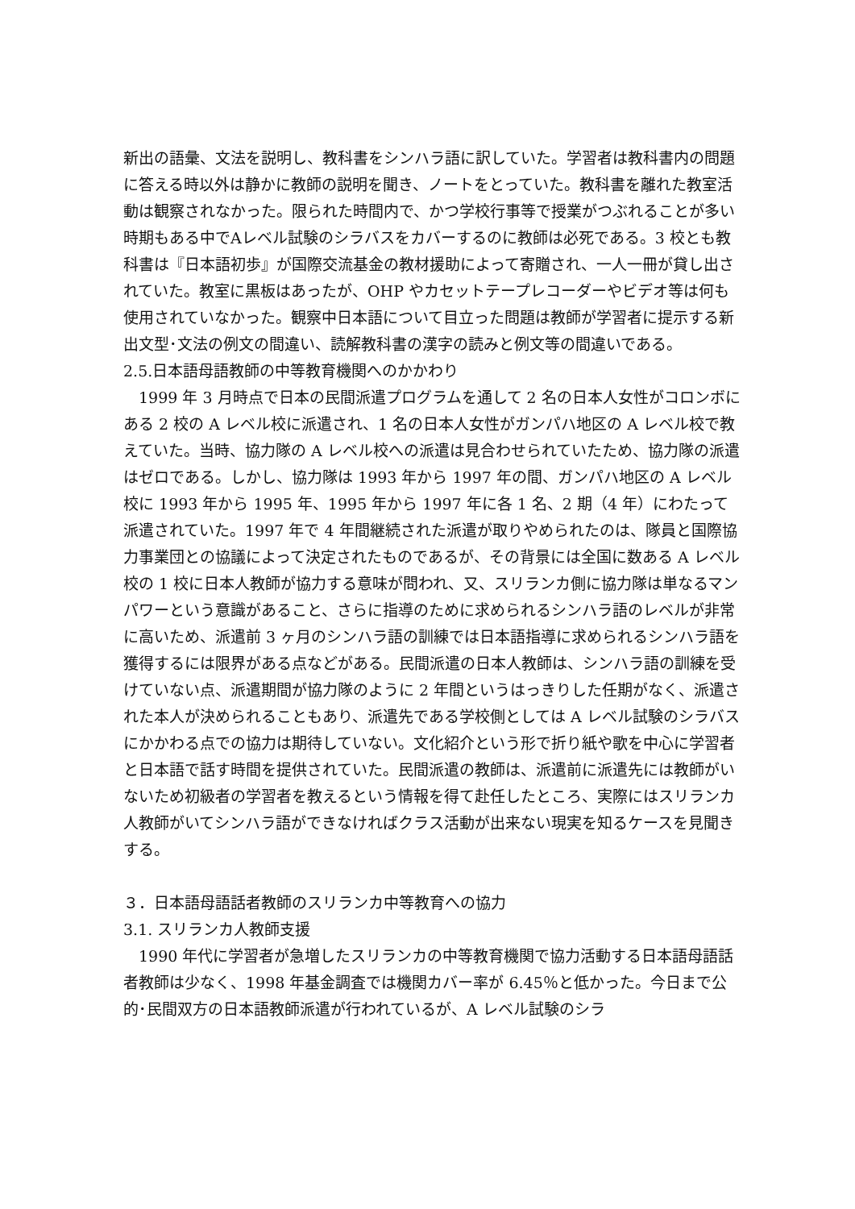新出の語彙、文法を説明し、教科書をシンハラ語に訳していた。学習者は教科書内の問題に答える時以外は静かに教師の説明を聞き、ノートをとっていた。教科書を離れた教室活動は観察されなかった。限られた時間内で、かつ学校行事等で授業がつぶれることが多い時期もある中でAレベル試験のシラバスをカバーするのに教師は必死である。3 校とも教科書は『日本語初歩』が国際交流基金の教材援助によって寄贈され、一人一冊が貸し出されていた。教室に黒板はあったが、OHP やカセットテープレコーダーやビデオ等は何も使用されていなかった。観察中日本語について目立った問題は教師が学習者に提示する新出文型･文法の例文の間違い、読解教科書の漢字の読みと例文等の間違いである。
2.5.日本語母語教師の中等教育機関へのかかわり
1999 年 3 月時点で日本の民間派遣プログラムを通して 2 名の日本人女性がコロンボにある 2 校の A レベル校に派遣され、1 名の日本人女性がガンパハ地区の A レベル校で教えていた。当時、協力隊の A レベル校への派遣は見合わせられていたため、協力隊の派遣はゼロである。しかし、協力隊は 1993 年から 1997 年の間、ガンパハ地区の A レベル校に 1993 年から 1995 年、1995 年から 1997 年に各 1 名、2 期（4 年）にわたって派遣されていた。1997 年で 4 年間継続された派遣が取りやめられたのは、隊員と国際協力事業団との協議によって決定されたものであるが、その背景には全国に数ある A レベル校の 1 校に日本人教師が協力する意味が問われ、又、スリランカ側に協力隊は単なるマンパワーという意識があること、さらに指導のために求められるシンハラ語のレベルが非常に高いため、派遣前 3 ヶ月のシンハラ語の訓練では日本語指導に求められるシンハラ語を獲得するには限界がある点などがある。民間派遣の日本人教師は、シンハラ語の訓練を受けていない点、派遣期間が協力隊のように 2 年間というはっきりした任期がなく、派遣された本人が決められることもあり、派遣先である学校側としては A レベル試験のシラバスにかかわる点での協力は期待していない。文化紹介という形で折り紙や歌を中心に学習者と日本語で話す時間を提供されていた。民間派遣の教師は、派遣前に派遣先には教師がいないため初級者の学習者を教えるという情報を得て赴任したところ、実際にはスリランカ人教師がいてシンハラ語ができなければクラス活動が出来ない現実を知るケースを見聞きする。
３．日本語母語話者教師のスリランカ中等教育への協力
3.1. スリランカ人教師支援
1990 年代に学習者が急増したスリランカの中等教育機関で協力活動する日本語母語話者教師は少なく、1998 年基金調査では機関カバー率が 6.45％と低かった。今日まで公的･民間双方の日本語教師派遣が行われているが、A レベル試験のシラ